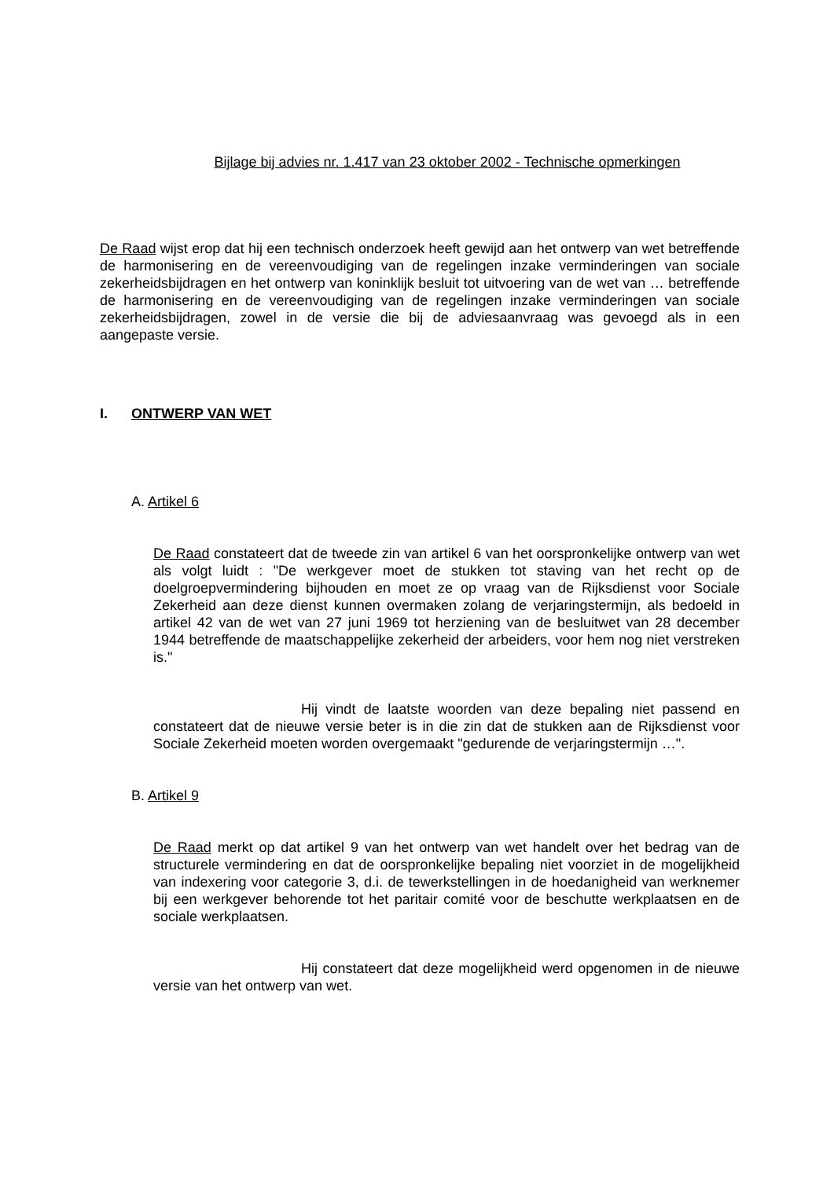Bijlage bij advies nr. 1.417 van 23 oktober 2002 - Technische opmerkingen
De Raad wijst erop dat hij een technisch onderzoek heeft gewijd aan het ontwerp van wet betreffende de harmonisering en de vereenvoudiging van de regelingen inzake verminderingen van sociale zekerheidsbijdragen en het ontwerp van koninklijk besluit tot uitvoering van de wet van … betreffende de harmonisering en de vereenvoudiging van de regelingen inzake verminderingen van sociale zekerheidsbijdragen, zowel in de versie die bij de adviesaanvraag was gevoegd als in een aangepaste versie.
I. ONTWERP VAN WET
A. Artikel 6
De Raad constateert dat de tweede zin van artikel 6 van het oorspronkelijke ontwerp van wet als volgt luidt : "De werkgever moet de stukken tot staving van het recht op de doelgroepvermindering bijhouden en moet ze op vraag van de Rijksdienst voor Sociale Zekerheid aan deze dienst kunnen overmaken zolang de verjaringstermijn, als bedoeld in artikel 42 van de wet van 27 juni 1969 tot herziening van de besluitwet van 28 december 1944 betreffende de maatschappelijke zekerheid der arbeiders, voor hem nog niet verstreken is."
Hij vindt de laatste woorden van deze bepaling niet passend en constateert dat de nieuwe versie beter is in die zin dat de stukken aan de Rijksdienst voor Sociale Zekerheid moeten worden overgemaakt "gedurende de verjaringstermijn …".
B. Artikel 9
De Raad merkt op dat artikel 9 van het ontwerp van wet handelt over het bedrag van de structurele vermindering en dat de oorspronkelijke bepaling niet voorziet in de mogelijkheid van indexering voor categorie 3, d.i. de tewerkstellingen in de hoedanigheid van werknemer bij een werkgever behorende tot het paritair comité voor de beschutte werkplaatsen en de sociale werkplaatsen.
Hij constateert dat deze mogelijkheid werd opgenomen in de nieuwe versie van het ontwerp van wet.